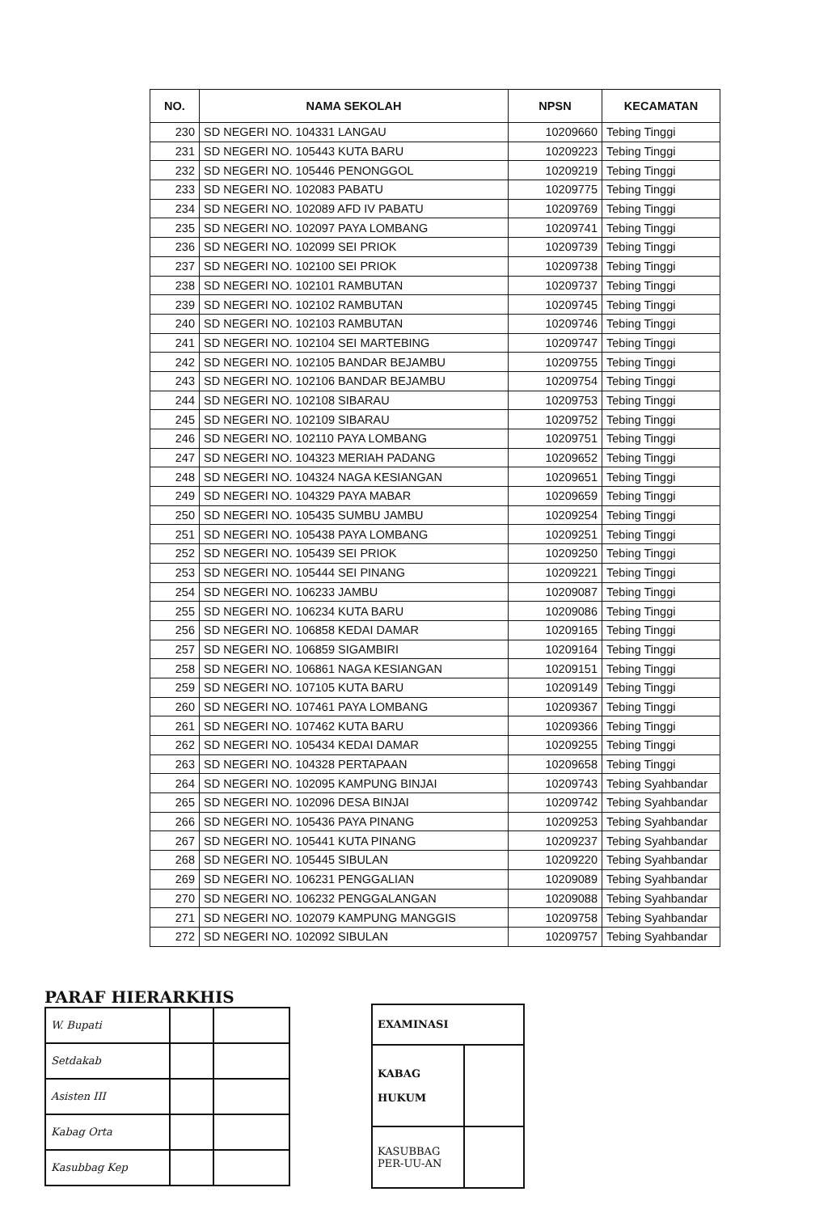| NO. | NAMA SEKOLAH | NPSN | KECAMATAN |
| --- | --- | --- | --- |
| 230 | SD NEGERI NO. 104331 LANGAU | 10209660 | Tebing Tinggi |
| 231 | SD NEGERI NO. 105443 KUTA BARU | 10209223 | Tebing Tinggi |
| 232 | SD NEGERI NO. 105446 PENONGGOL | 10209219 | Tebing Tinggi |
| 233 | SD NEGERI NO. 102083 PABATU | 10209775 | Tebing Tinggi |
| 234 | SD NEGERI NO. 102089 AFD IV PABATU | 10209769 | Tebing Tinggi |
| 235 | SD NEGERI NO. 102097 PAYA LOMBANG | 10209741 | Tebing Tinggi |
| 236 | SD NEGERI NO. 102099 SEI PRIOK | 10209739 | Tebing Tinggi |
| 237 | SD NEGERI NO. 102100 SEI PRIOK | 10209738 | Tebing Tinggi |
| 238 | SD NEGERI NO. 102101 RAMBUTAN | 10209737 | Tebing Tinggi |
| 239 | SD NEGERI NO. 102102 RAMBUTAN | 10209745 | Tebing Tinggi |
| 240 | SD NEGERI NO. 102103 RAMBUTAN | 10209746 | Tebing Tinggi |
| 241 | SD NEGERI NO. 102104 SEI MARTEBING | 10209747 | Tebing Tinggi |
| 242 | SD NEGERI NO. 102105 BANDAR BEJAMBU | 10209755 | Tebing Tinggi |
| 243 | SD NEGERI NO. 102106 BANDAR BEJAMBU | 10209754 | Tebing Tinggi |
| 244 | SD NEGERI NO. 102108 SIBARAU | 10209753 | Tebing Tinggi |
| 245 | SD NEGERI NO. 102109 SIBARAU | 10209752 | Tebing Tinggi |
| 246 | SD NEGERI NO. 102110 PAYA LOMBANG | 10209751 | Tebing Tinggi |
| 247 | SD NEGERI NO. 104323 MERIAH PADANG | 10209652 | Tebing Tinggi |
| 248 | SD NEGERI NO. 104324 NAGA KESIANGAN | 10209651 | Tebing Tinggi |
| 249 | SD NEGERI NO. 104329 PAYA MABAR | 10209659 | Tebing Tinggi |
| 250 | SD NEGERI NO. 105435 SUMBU JAMBU | 10209254 | Tebing Tinggi |
| 251 | SD NEGERI NO. 105438 PAYA LOMBANG | 10209251 | Tebing Tinggi |
| 252 | SD NEGERI NO. 105439 SEI PRIOK | 10209250 | Tebing Tinggi |
| 253 | SD NEGERI NO. 105444 SEI PINANG | 10209221 | Tebing Tinggi |
| 254 | SD NEGERI NO. 106233 JAMBU | 10209087 | Tebing Tinggi |
| 255 | SD NEGERI NO. 106234 KUTA BARU | 10209086 | Tebing Tinggi |
| 256 | SD NEGERI NO. 106858 KEDAI DAMAR | 10209165 | Tebing Tinggi |
| 257 | SD NEGERI NO. 106859 SIGAMBIRI | 10209164 | Tebing Tinggi |
| 258 | SD NEGERI NO. 106861 NAGA KESIANGAN | 10209151 | Tebing Tinggi |
| 259 | SD NEGERI NO. 107105 KUTA BARU | 10209149 | Tebing Tinggi |
| 260 | SD NEGERI NO. 107461 PAYA LOMBANG | 10209367 | Tebing Tinggi |
| 261 | SD NEGERI NO. 107462 KUTA BARU | 10209366 | Tebing Tinggi |
| 262 | SD NEGERI NO. 105434 KEDAI DAMAR | 10209255 | Tebing Tinggi |
| 263 | SD NEGERI NO. 104328 PERTAPAAN | 10209658 | Tebing Tinggi |
| 264 | SD NEGERI NO. 102095 KAMPUNG BINJAI | 10209743 | Tebing Syahbandar |
| 265 | SD NEGERI NO. 102096 DESA BINJAI | 10209742 | Tebing Syahbandar |
| 266 | SD NEGERI NO. 105436 PAYA PINANG | 10209253 | Tebing Syahbandar |
| 267 | SD NEGERI NO. 105441 KUTA PINANG | 10209237 | Tebing Syahbandar |
| 268 | SD NEGERI NO. 105445 SIBULAN | 10209220 | Tebing Syahbandar |
| 269 | SD NEGERI NO. 106231 PENGGALIAN | 10209089 | Tebing Syahbandar |
| 270 | SD NEGERI NO. 106232 PENGGALANGAN | 10209088 | Tebing Syahbandar |
| 271 | SD NEGERI NO. 102079 KAMPUNG MANGGIS | 10209758 | Tebing Syahbandar |
| 272 | SD NEGERI NO. 102092 SIBULAN | 10209757 | Tebing Syahbandar |
PARAF HIERARKHIS
| W. Bupati | | |
| Setdakab | | |
| Asisten III | | |
| Kabag Orta | | |
| Kasubbag Kep | | |
| EXAMINASI | |
| KABAG HUKUM | |
| KASUBBAG PER-UU-AN | |